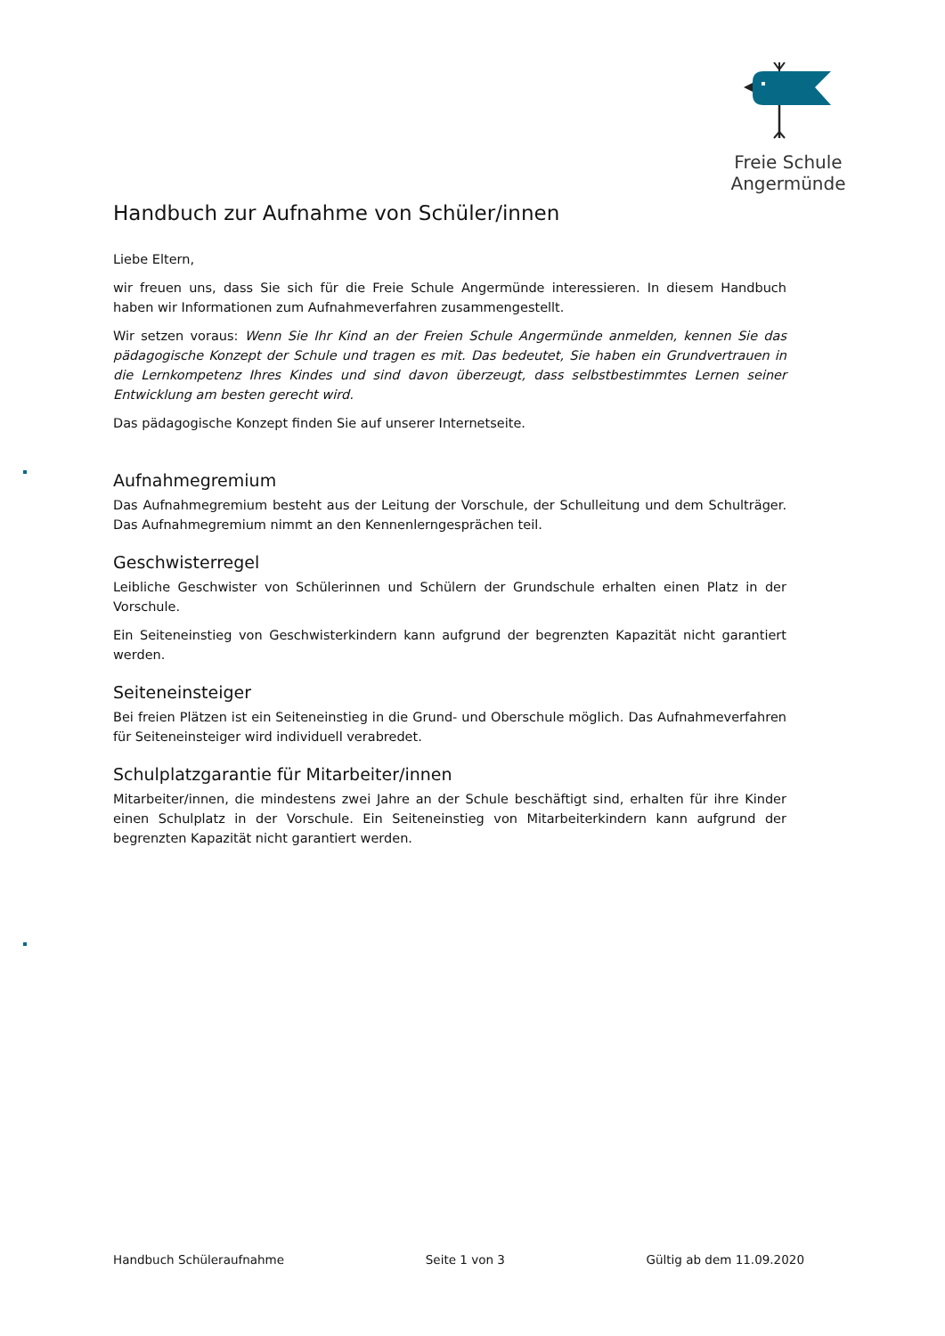Freie Schule Angermünde
Handbuch zur Aufnahme von Schüler/innen
Liebe Eltern,
wir freuen uns, dass Sie sich für die Freie Schule Angermünde interessieren. In diesem Handbuch haben wir Informationen zum Aufnahmeverfahren zusammengestellt.
Wir setzen voraus: Wenn Sie Ihr Kind an der Freien Schule Angermünde anmelden, kennen Sie das pädagogische Konzept der Schule und tragen es mit. Das bedeutet, Sie haben ein Grundvertrauen in die Lernkompetenz Ihres Kindes und sind davon überzeugt, dass selbstbestimmtes Lernen seiner Entwicklung am besten gerecht wird.
Das pädagogische Konzept finden Sie auf unserer Internetseite.
Aufnahmegremium
Das Aufnahmegremium besteht aus der Leitung der Vorschule, der Schulleitung und dem Schulträger. Das Aufnahmegremium nimmt an den Kennenlerngesprächen teil.
Geschwisterregel
Leibliche Geschwister von Schülerinnen und Schülern der Grundschule erhalten einen Platz in der Vorschule.
Ein Seiteneinstieg von Geschwisterkindern kann aufgrund der begrenzten Kapazität nicht garantiert werden.
Seiteneinsteiger
Bei freien Plätzen ist ein Seiteneinstieg in die Grund- und Oberschule möglich. Das Aufnahmeverfahren für Seiteneinsteiger wird individuell verabredet.
Schulplatzgarantie für Mitarbeiter/innen
Mitarbeiter/innen, die mindestens zwei Jahre an der Schule beschäftigt sind, erhalten für ihre Kinder einen Schulplatz in der Vorschule. Ein Seiteneinstieg von Mitarbeiterkindern kann aufgrund der begrenzten Kapazität nicht garantiert werden.
Handbuch Schüleraufnahme Seite 1 von 3 Gültig ab dem 11.09.2020